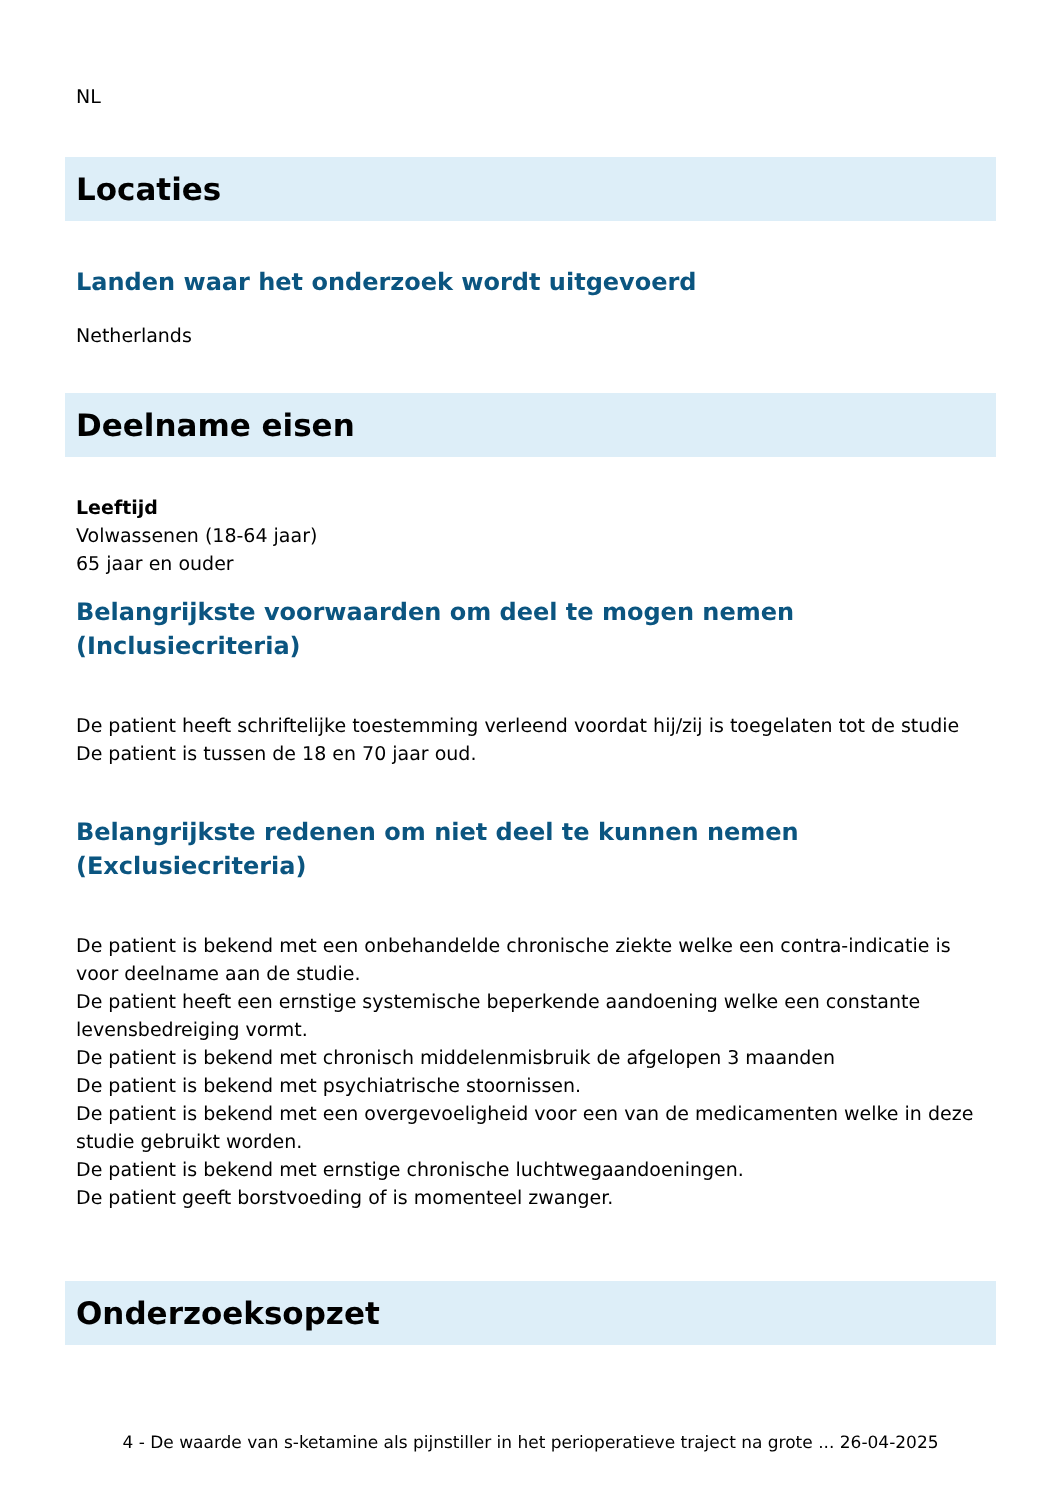NL
Locaties
Landen waar het onderzoek wordt uitgevoerd
Netherlands
Deelname eisen
Leeftijd
Volwassenen (18-64 jaar)
65 jaar en ouder
Belangrijkste voorwaarden om deel te mogen nemen (Inclusiecriteria)
De patient heeft schriftelijke toestemming verleend voordat hij/zij is toegelaten tot de studie
De patient is tussen de 18 en 70 jaar oud.
Belangrijkste redenen om niet deel te kunnen nemen (Exclusiecriteria)
De patient is bekend met een onbehandelde chronische ziekte welke een contra-indicatie is voor deelname aan de studie.
De patient heeft een ernstige systemische beperkende aandoening welke een constante levensbedreiging vormt.
De patient is bekend met chronisch middelenmisbruik de afgelopen 3 maanden
De patient is bekend met psychiatrische stoornissen.
De patient is bekend met een overgevoeligheid voor een van de medicamenten welke in deze studie gebruikt worden.
De patient is bekend met ernstige chronische luchtwegaandoeningen.
De patient geeft borstvoeding of is momenteel zwanger.
Onderzoeksopzet
4 - De waarde van s-ketamine als pijnstiller in het perioperatieve traject na grote ... 26-04-2025